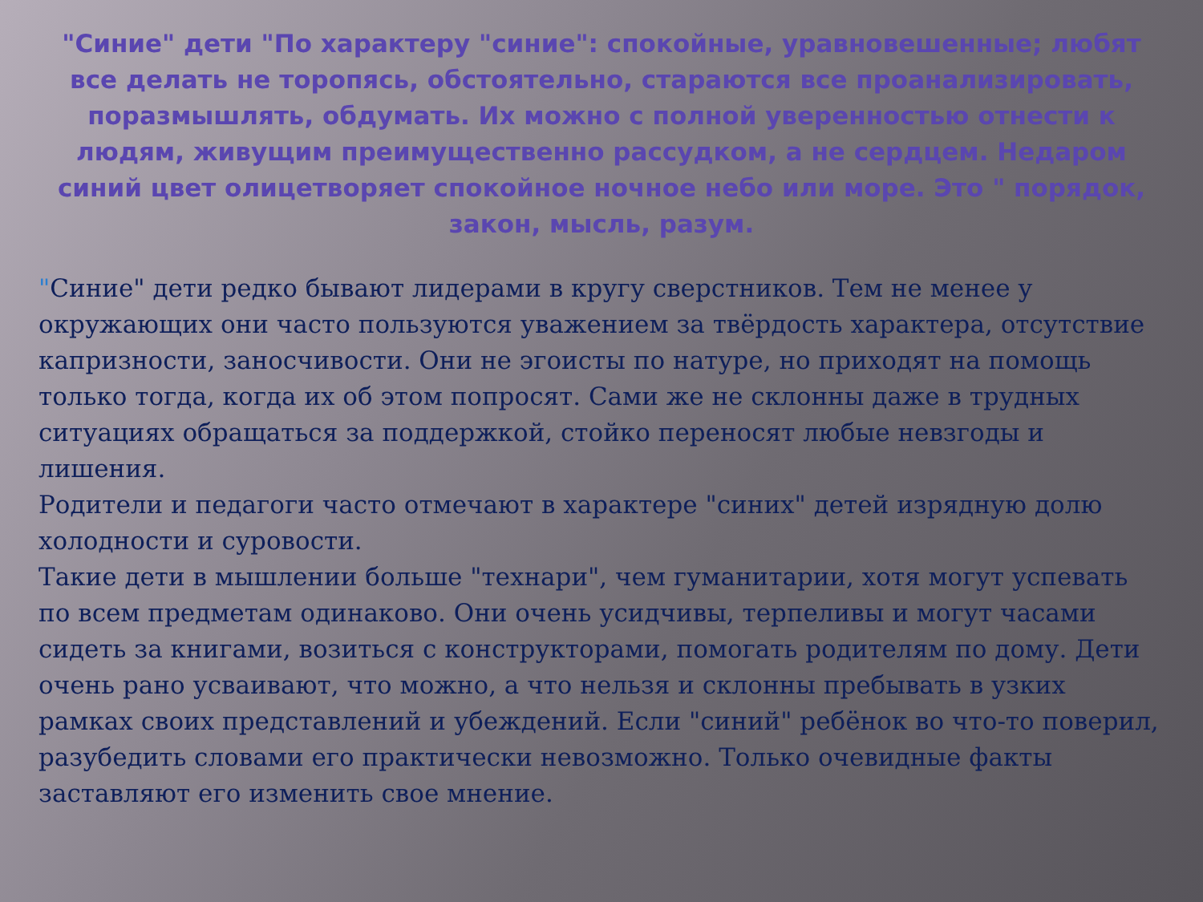"Синие" дети "По характеру "синие": спокойные, уравновешенные; любят все делать не торопясь, обстоятельно, стараются все проанализировать, поразмышлять, обдумать. Их можно с полной уверенностью отнести к людям, живущим преимущественно рассудком, а не сердцем. Недаром синий цвет олицетворяет спокойное ночное небо или море. Это " порядок, закон, мысль, разум.
"Синие" дети редко бывают лидерами в кругу сверстников. Тем не менее у окружающих они часто пользуются уважением за твёрдость характера, отсутствие капризности, заносчивости. Они не эгоисты по натуре, но приходят на помощь только тогда, когда их об этом попросят. Сами же не склонны даже в трудных ситуациях обращаться за поддержкой, стойко переносят любые невзгоды и лишения.
Родители и педагоги часто отмечают в характере "синих" детей изрядную долю холодности и суровости.
Такие дети в мышлении больше "технари", чем гуманитарии, хотя могут успевать по всем предметам одинаково. Они очень усидчивы, терпеливы и могут часами сидеть за книгами, возиться с конструкторами, помогать родителям по дому. Дети очень рано усваивают, что можно, а что нельзя и склонны пребывать в узких рамках своих представлений и убеждений. Если "синий" ребёнок во что-то поверил, разубедить словами его практически невозможно. Только очевидные факты заставляют его изменить свое мнение.